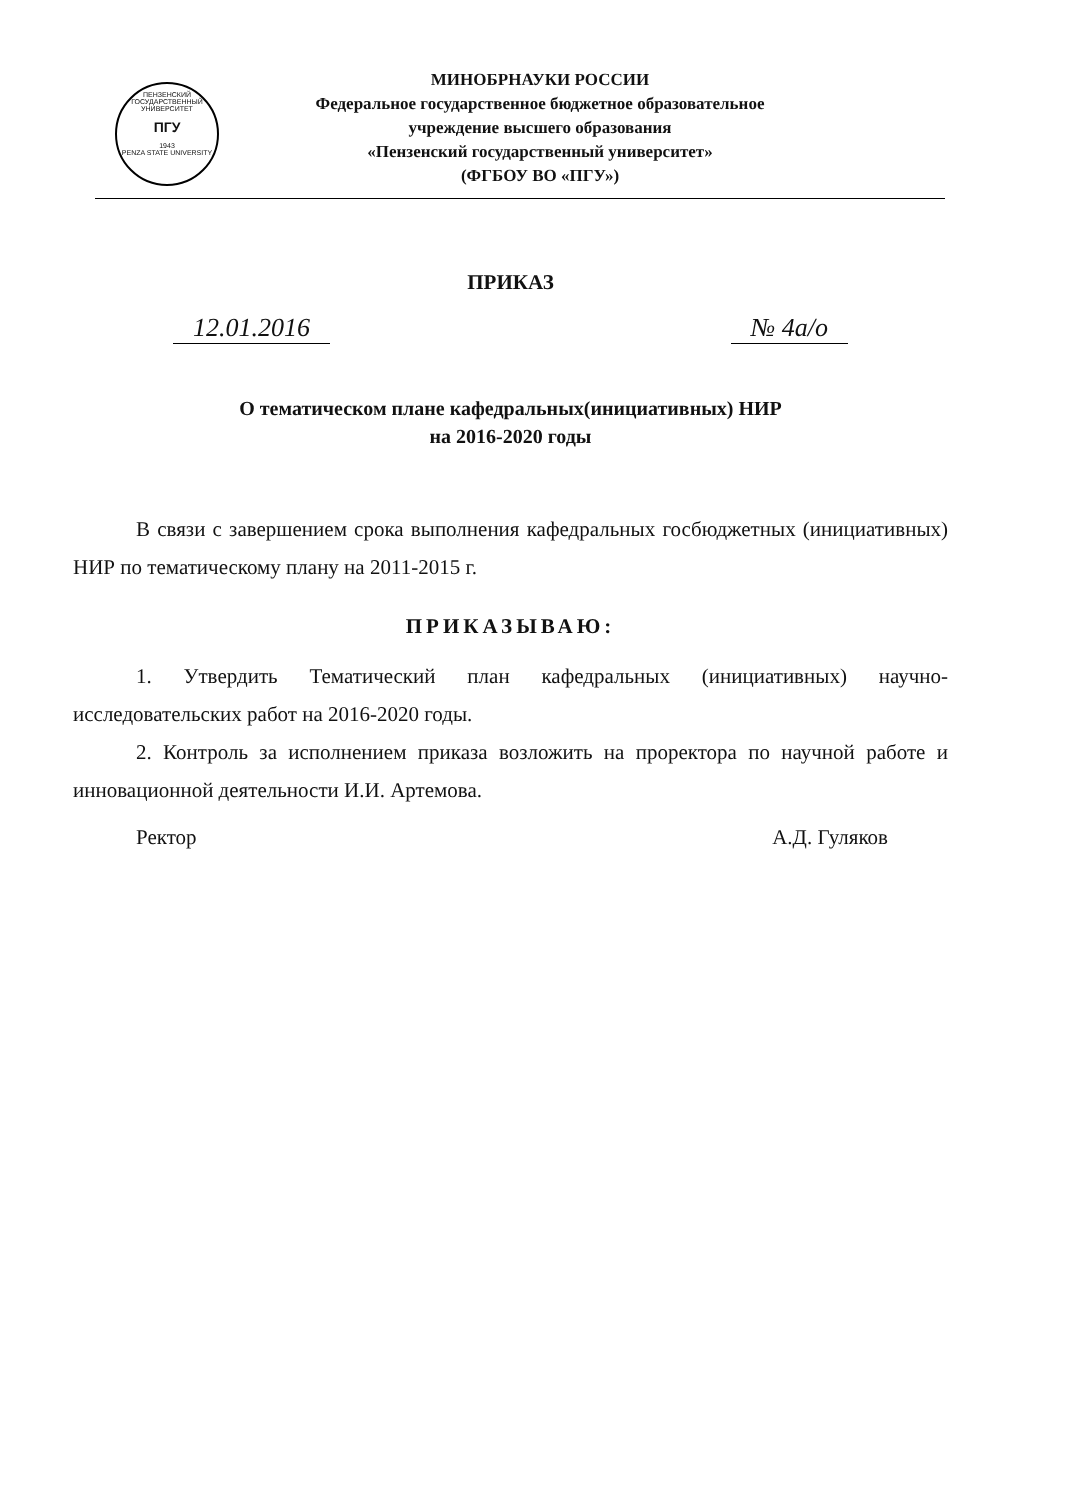ПЕНЗЕНСКИЙ ГОСУДАРСТВЕННЫЙ УНИВЕРСИТЕТ
ПГУ
1943
PENZA STATE UNIVERSITY
МИНОБРНАУКИ РОССИИ
Федеральное государственное бюджетное образовательное
учреждение высшего образования
«Пензенский государственный университет»
(ФГБОУ ВО «ПГУ»)
ПРИКАЗ
12.01.2016 № 4а/о
О тематическом плане кафедральных(инициативных) НИР
на 2016-2020 годы
В связи с завершением срока выполнения кафедральных госбюджетных (инициативных) НИР по тематическому плану на 2011-2015 г.
ПРИКАЗЫВАЮ:
1. Утвердить Тематический план кафедральных (инициативных) научно-исследовательских работ на 2016-2020 годы.
2. Контроль за исполнением приказа возложить на проректора по научной работе и инновационной деятельности И.И. Артемова.
Ректор А.Д. Гуляков